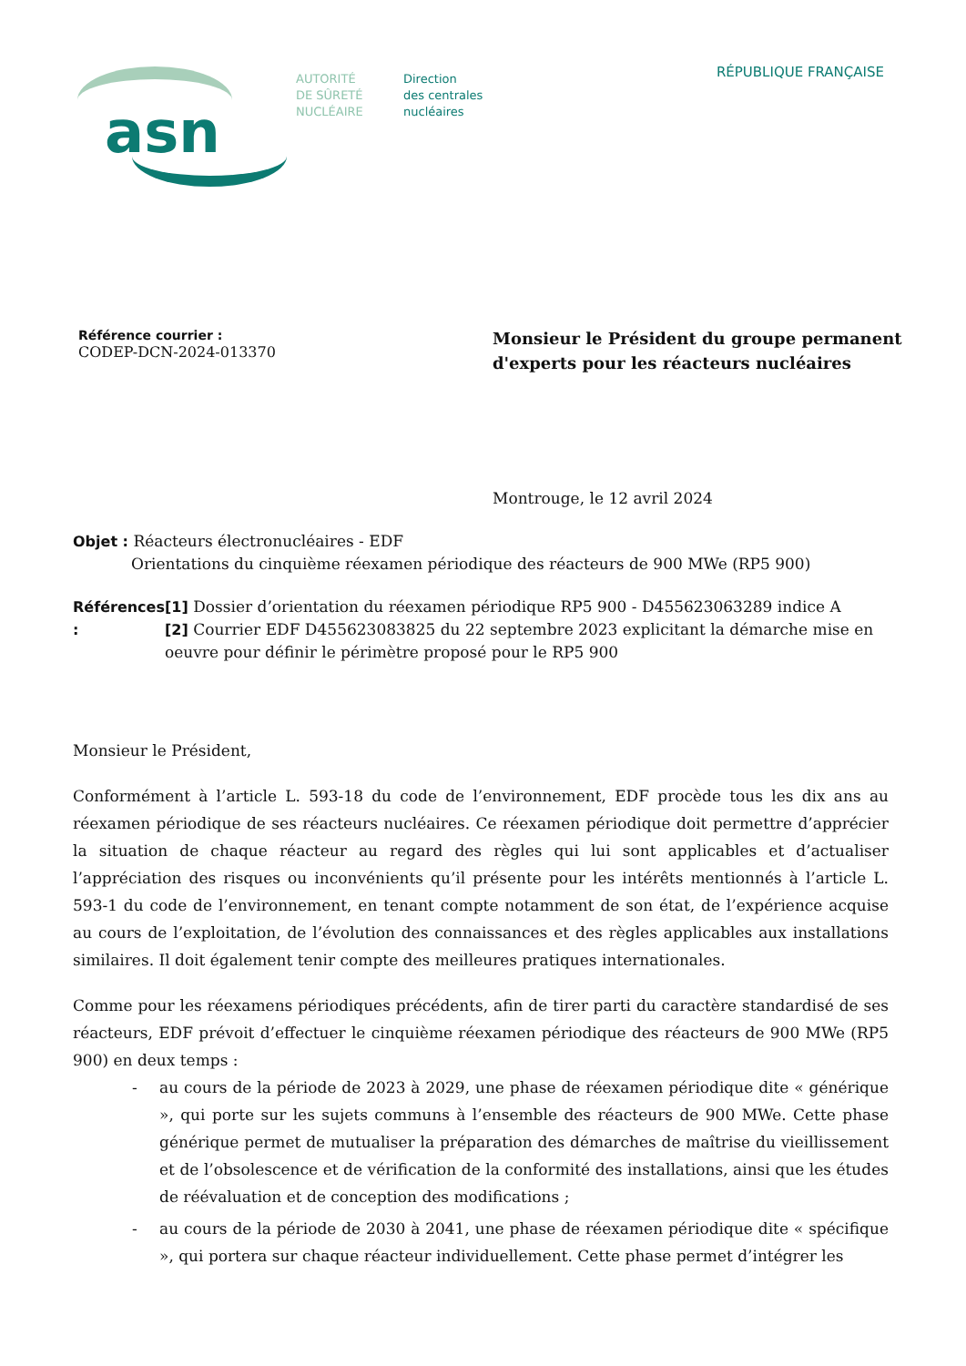asn
AUTORITÉ
DE SÛRETÉ
NUCLÉAIRE
Direction
des centrales
nucléaires
RÉPUBLIQUE FRANÇAISE
Référence courrier :
CODEP-DCN-2024-013370
Monsieur le Président du groupe permanent
d'experts pour les réacteurs nucléaires
Montrouge, le 12 avril 2024
Objet : Réacteurs électronucléaires - EDF
Orientations du cinquième réexamen périodique des réacteurs de 900 MWe (RP5 900)
Références : [1] Dossier d’orientation du réexamen périodique RP5 900 - D455623063289 indice A
[2] Courrier EDF D455623083825 du 22 septembre 2023 explicitant la démarche mise en oeuvre pour définir le périmètre proposé pour le RP5 900
Monsieur le Président,
Conformément à l’article L. 593-18 du code de l’environnement, EDF procède tous les dix ans au réexamen périodique de ses réacteurs nucléaires. Ce réexamen périodique doit permettre d’apprécier la situation de chaque réacteur au regard des règles qui lui sont applicables et d’actualiser l’appréciation des risques ou inconvénients qu’il présente pour les intérêts mentionnés à l’article L. 593-1 du code de l’environnement, en tenant compte notamment de son état, de l’expérience acquise au cours de l’exploitation, de l’évolution des connaissances et des règles applicables aux installations similaires. Il doit également tenir compte des meilleures pratiques internationales.
Comme pour les réexamens périodiques précédents, afin de tirer parti du caractère standardisé de ses réacteurs, EDF prévoit d’effectuer le cinquième réexamen périodique des réacteurs de 900 MWe (RP5 900) en deux temps :
- au cours de la période de 2023 à 2029, une phase de réexamen périodique dite « générique », qui porte sur les sujets communs à l’ensemble des réacteurs de 900 MWe. Cette phase générique permet de mutualiser la préparation des démarches de maîtrise du vieillissement et de l’obsolescence et de vérification de la conformité des installations, ainsi que les études de réévaluation et de conception des modifications ;
- au cours de la période de 2030 à 2041, une phase de réexamen périodique dite « spécifique », qui portera sur chaque réacteur individuellement. Cette phase permet d’intégrer les